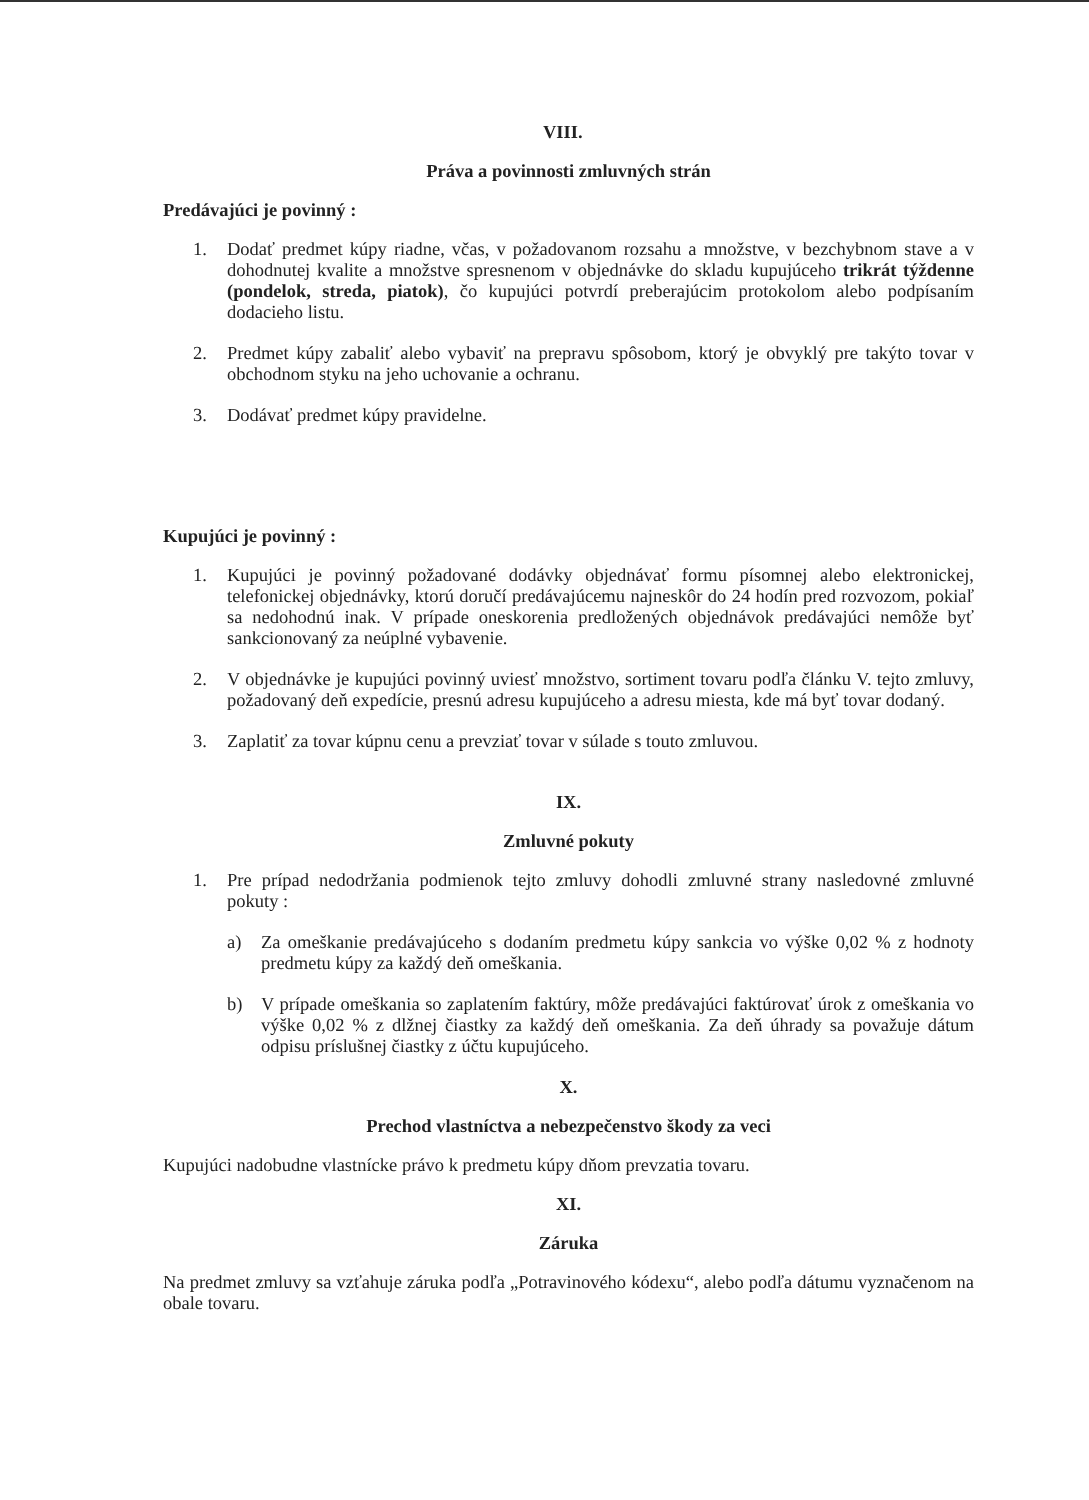VIII.
Práva a povinnosti zmluvných strán
Predávajúci je povinný :
1. Dodať predmet kúpy riadne, včas, v požadovanom rozsahu a množstve, v bezchybnom stave a v dohodnutej kvalite a množstve spresnenom v objednávke do skladu kupujúceho trikrát týždenne (pondelok, streda, piatok), čo kupujúci potvrdí preberajúcim protokolom alebo podpísaním dodacieho listu.
2. Predmet kúpy zabaliť alebo vybaviť na prepravu spôsobom, ktorý je obvyklý pre takýto tovar v obchodnom styku na jeho uchovanie a ochranu.
3. Dodávať predmet kúpy pravidelne.
Kupujúci je povinný :
1. Kupujúci je povinný požadované dodávky objednávať formu písomnej alebo elektronickej, telefonickej objednávky, ktorú doručí predávajúcemu najneskôr do 24 hodín pred rozvozom, pokiaľ sa nedohodnú inak. V prípade oneskorenia predložených objednávok predávajúci nemôže byť sankcionovaný za neúplné vybavenie.
2. V objednávke je kupujúci povinný uviesť množstvo, sortiment tovaru podľa článku V. tejto zmluvy, požadovaný deň expedície, presnú adresu kupujúceho a adresu miesta, kde má byť tovar dodaný.
3. Zaplatiť za tovar kúpnu cenu a prevziať tovar v súlade s touto zmluvou.
IX.
Zmluvné pokuty
1. Pre prípad nedodržania podmienok tejto zmluvy dohodli zmluvné strany nasledovné zmluvné pokuty :
a) Za omeškanie predávajúceho s dodaním predmetu kúpy sankcia vo výške 0,02 % z hodnoty predmetu kúpy za každý deň omeškania.
b) V prípade omeškania so zaplatením faktúry, môže predávajúci faktúrovať úrok z omeškania vo výške 0,02 % z dlžnej čiastky za každý deň omeškania. Za deň úhrady sa považuje dátum odpisu príslušnej čiastky z účtu kupujúceho.
X.
Prechod vlastníctva a nebezpečenstvo škody za veci
Kupujúci nadobudne vlastnícke právo k predmetu kúpy dňom prevzatia tovaru.
XI.
Záruka
Na predmet zmluvy sa vzťahuje záruka podľa „Potravinového kódexu“, alebo podľa dátumu vyznačenom na obale tovaru.